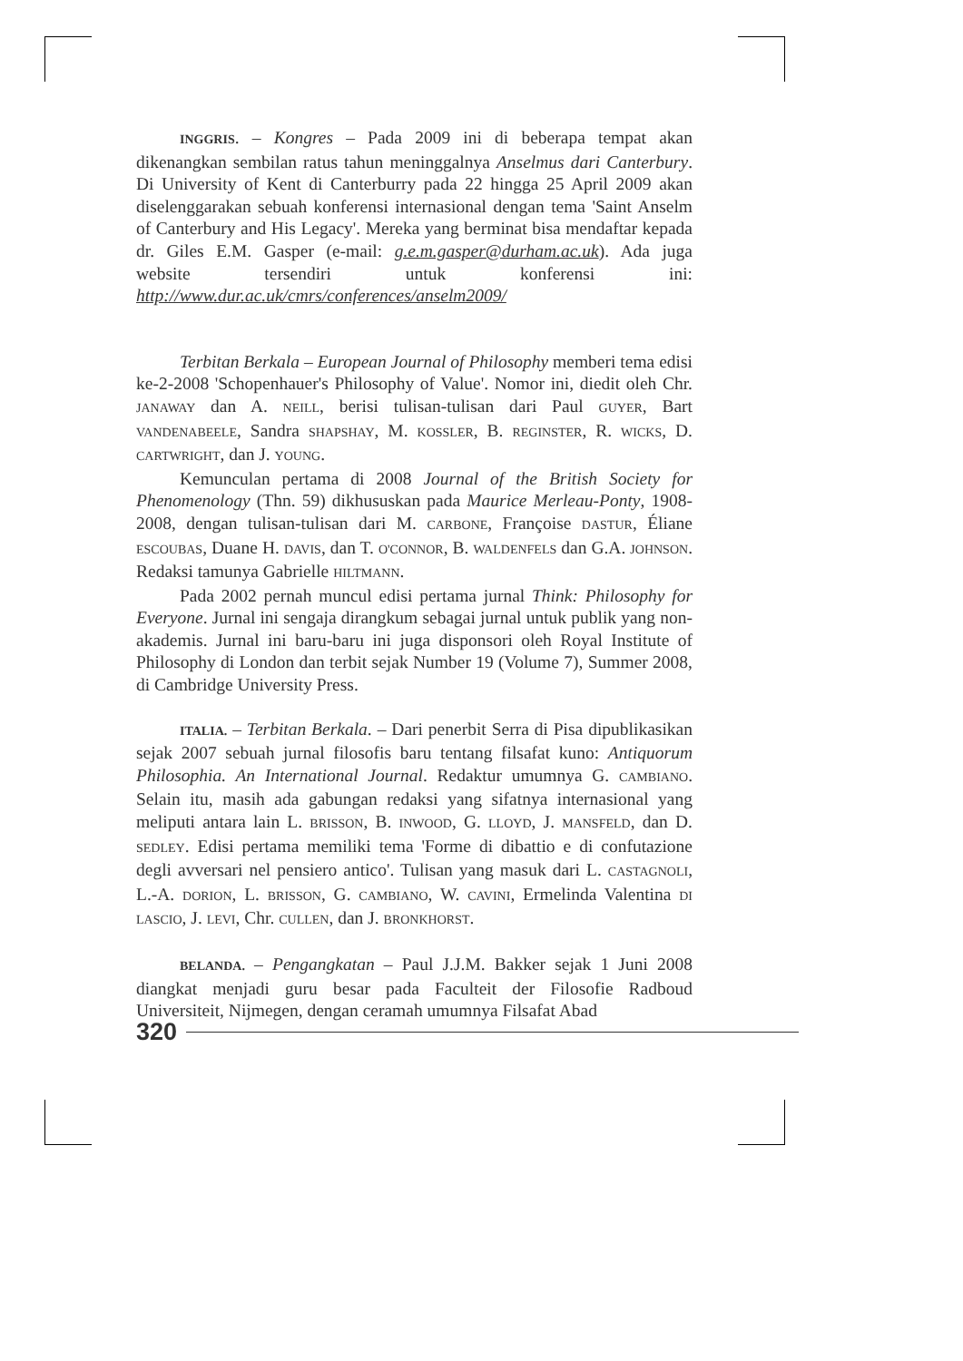INGGRIS. – Kongres – Pada 2009 ini di beberapa tempat akan dikenangkan sembilan ratus tahun meninggalnya Anselmus dari Canterbury. Di University of Kent di Canterburry pada 22 hingga 25 April 2009 akan diselenggarakan sebuah konferensi internasional dengan tema 'Saint Anselm of Canterbury and His Legacy'. Mereka yang berminat bisa mendaftar kepada dr. Giles E.M. Gasper (e-mail: g.e.m.gasper@durham.ac.uk). Ada juga website tersendiri untuk konferensi ini: http://www.dur.ac.uk/cmrs/conferences/anselm2009/
Terbitan Berkala – European Journal of Philosophy memberi tema edisi ke-2-2008 'Schopenhauer's Philosophy of Value'. Nomor ini, diedit oleh Chr. JANAWAY dan A. NEILL, berisi tulisan-tulisan dari Paul GUYER, Bart VANDENABEELE, Sandra SHAPSHAY, M. KOSSLER, B. REGINSTER, R. WICKS, D. CARTWRIGHT, dan J. YOUNG.
Kemunculan pertama di 2008 Journal of the British Society for Phenomenology (Thn. 59) dikhususkan pada Maurice Merleau-Ponty, 1908-2008, dengan tulisan-tulisan dari M. CARBONE, Françoise DASTUR, Éliane ESCOUBAS, Duane H. DAVIS, dan T. O'CONNOR, B. WALDENFELS dan G.A. JOHNSON. Redaksi tamunya Gabrielle HILTMANN.
Pada 2002 pernah muncul edisi pertama jurnal Think: Philosophy for Everyone. Jurnal ini sengaja dirangkum sebagai jurnal untuk publik yang non-akademis. Jurnal ini baru-baru ini juga disponsori oleh Royal Institute of Philosophy di London dan terbit sejak Number 19 (Volume 7), Summer 2008, di Cambridge University Press.
ITALIA. – Terbitan Berkala. – Dari penerbit Serra di Pisa dipublikasikan sejak 2007 sebuah jurnal filosofis baru tentang filsafat kuno: Antiquorum Philosophia. An International Journal. Redaktur umumnya G. CAMBIANO. Selain itu, masih ada gabungan redaksi yang sifatnya internasional yang meliputi antara lain L. BRISSON, B. INWOOD, G. LLOYD, J. MANSFELD, dan D. SEDLEY. Edisi pertama memiliki tema 'Forme di dibattio e di confutazione degli avversari nel pensiero antico'. Tulisan yang masuk dari L. CASTAGNOLI, L.-A. DORION, L. BRISSON, G. CAMBIANO, W. CAVINI, Ermelinda Valentina DI LASCIO, J. LEVI, Chr. CULLEN, dan J. BRONKHORST.
BELANDA. – Pengangkatan – Paul J.J.M. Bakker sejak 1 Juni 2008 diangkat menjadi guru besar pada Faculteit der Filosofie Radboud Universiteit, Nijmegen, dengan ceramah umumnya Filsafat Abad
320